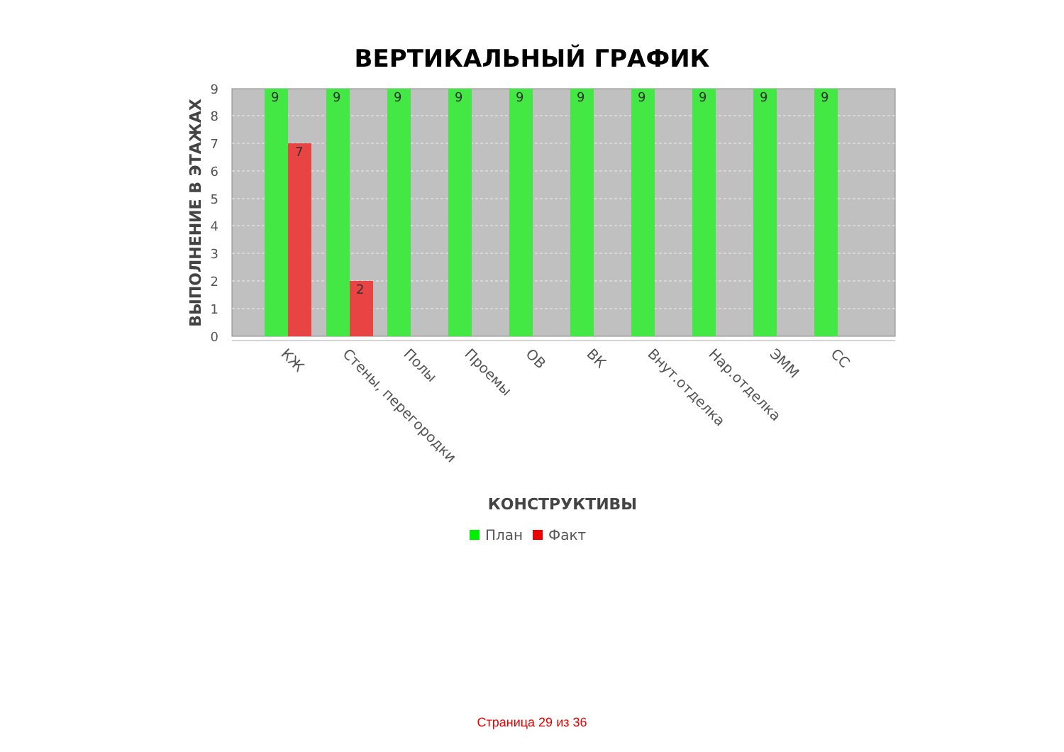ВЕРТИКАЛЬНЫЙ ГРАФИК
9
9
9
9
9
9
9
9
9
9
7
2
9
8
7
6
5
4
3
2
1
0
ВЫПОЛНЕНИЕ В ЭТАЖАХ
КЖ
Стены, перегородки
Полы
Проемы
ОВ
ВК
Внут.отделка
Нар.отделка
ЭММ
СС
КОНСТРУКТИВЫ
План
Факт
Страница 29 из 36